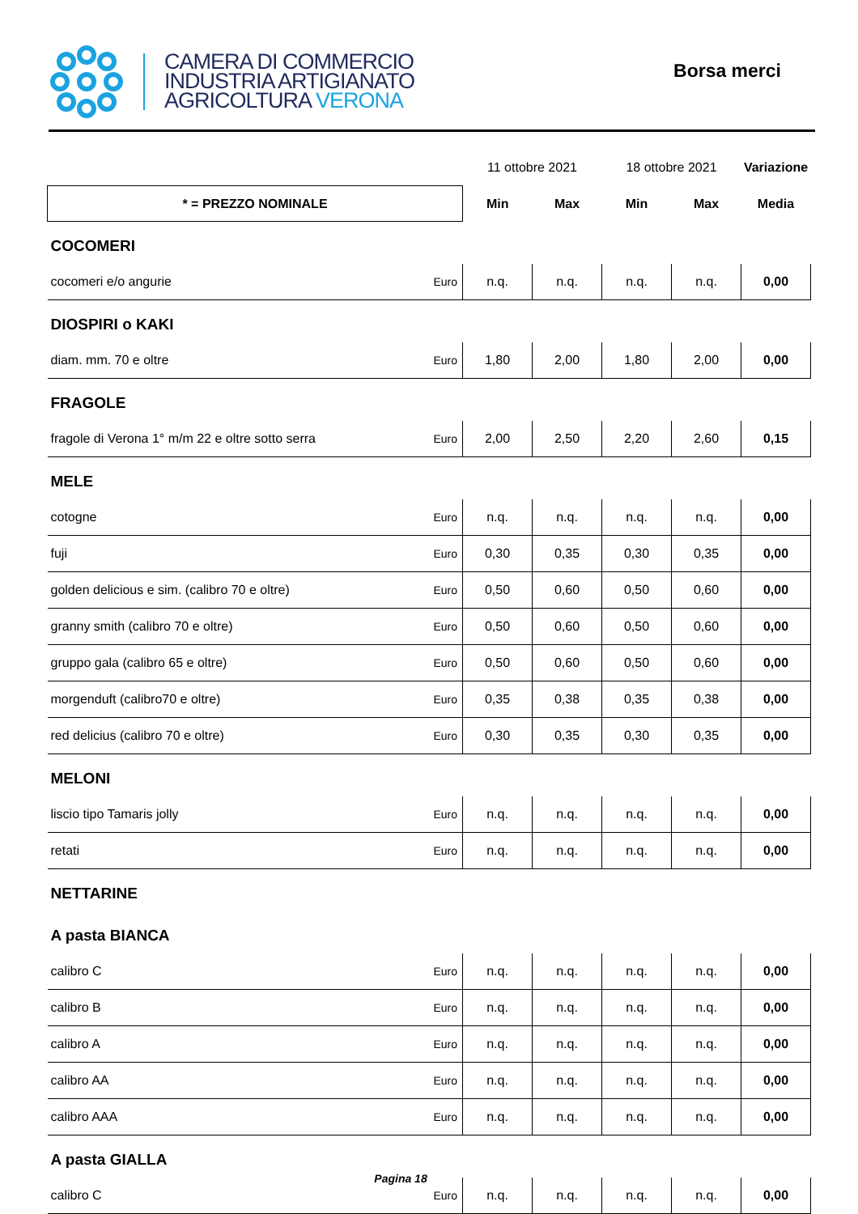CAMERA DI COMMERCIO
INDUSTRIA ARTIGIANATO
AGRICOLTURA VERONA
Borsa merci
| | | 11 ottobre 2021 | | 18 ottobre 2021 | | Variazione |
| * = PREZZO NOMINALE | | Min | Max | Min | Max | Media |
| COCOMERI | | | | | | |
| cocomeri e/o angurie | Euro | n.q. | n.q. | n.q. | n.q. | 0,00 |
| DIOSPIRI o KAKI | | | | | | |
| diam. mm. 70 e oltre | Euro | 1,80 | 2,00 | 1,80 | 2,00 | 0,00 |
| FRAGOLE | | | | | | |
| fragole di Verona 1° m/m 22 e oltre sotto serra | Euro | 2,00 | 2,50 | 2,20 | 2,60 | 0,15 |
| MELE | | | | | | |
| cotogne | Euro | n.q. | n.q. | n.q. | n.q. | 0,00 |
| fuji | Euro | 0,30 | 0,35 | 0,30 | 0,35 | 0,00 |
| golden delicious e sim. (calibro 70 e oltre) | Euro | 0,50 | 0,60 | 0,50 | 0,60 | 0,00 |
| granny smith (calibro 70 e oltre) | Euro | 0,50 | 0,60 | 0,50 | 0,60 | 0,00 |
| gruppo gala (calibro 65 e oltre) | Euro | 0,50 | 0,60 | 0,50 | 0,60 | 0,00 |
| morgenduft (calibro70 e oltre) | Euro | 0,35 | 0,38 | 0,35 | 0,38 | 0,00 |
| red delicius (calibro 70 e oltre) | Euro | 0,30 | 0,35 | 0,30 | 0,35 | 0,00 |
| MELONI | | | | | | |
| liscio tipo Tamaris jolly | Euro | n.q. | n.q. | n.q. | n.q. | 0,00 |
| retati | Euro | n.q. | n.q. | n.q. | n.q. | 0,00 |
| NETTARINE | | | | | | |
| A pasta BIANCA | | | | | | |
| calibro C | Euro | n.q. | n.q. | n.q. | n.q. | 0,00 |
| calibro B | Euro | n.q. | n.q. | n.q. | n.q. | 0,00 |
| calibro A | Euro | n.q. | n.q. | n.q. | n.q. | 0,00 |
| calibro AA | Euro | n.q. | n.q. | n.q. | n.q. | 0,00 |
| calibro AAA | Euro | n.q. | n.q. | n.q. | n.q. | 0,00 |
| A pasta GIALLA | | | | | | |
| calibro C | Euro | n.q. | n.q. | n.q. | n.q. | 0,00 |
Pagina 18